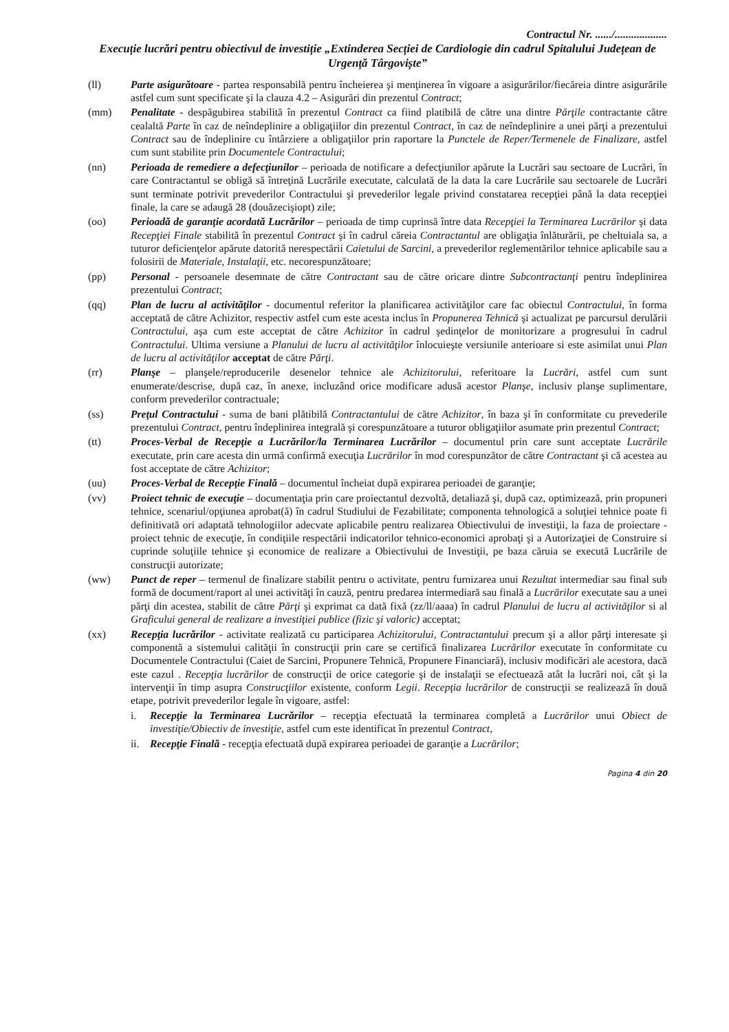Contractul Nr. ....../...................
Execuție lucrări pentru obiectivul de investiție „Extinderea Secției de Cardiologie din cadrul Spitalului Județean de Urgență Târgoviște”
(ll) Parte asigurătoare - partea responsabilă pentru încheierea şi menţinerea în vigoare a asigurărilor/fiecăreia dintre asigurările astfel cum sunt specificate şi la clauza 4.2 – Asigurări din prezentul Contract;
(mm) Penalitate - despăgubirea stabilită în prezentul Contract ca fiind platibilă de către una dintre Părţile contractante către cealaltă Parte în caz de neîndeplinire a obligaţiilor din prezentul Contract, în caz de neîndeplinire a unei părţi a prezentului Contract sau de îndeplinire cu întârziere a obligaţiilor prin raportare la Punctele de Reper/Termenele de Finalizare, astfel cum sunt stabilite prin Documentele Contractului;
(nn) Perioada de remediere a defecţiunilor – perioada de notificare a defecţiunilor apărute la Lucrări sau sectoare de Lucrări, în care Contractantul se obligă să întreţină Lucrările executate, calculată de la data la care Lucrările sau sectoarele de Lucrări sunt terminate potrivit prevederilor Contractului şi prevederilor legale privind constatarea recepţiei până la data recepţiei finale, la care se adaugă 28 (douăzecişiopt) zile;
(oo) Perioadă de garanţie acordată Lucrărilor – perioada de timp cuprinsă între data Recepţiei la Terminarea Lucrărilor şi data Recepţiei Finale stabilită în prezentul Contract şi în cadrul căreia Contractantul are obligaţia înlăturării, pe cheltuiala sa, a tuturor deficienţelor apărute datorită nerespectării Caietului de Sarcini, a prevederilor reglementărilor tehnice aplicabile sau a folosirii de Materiale, Instalaţii, etc. necorespunzătoare;
(pp) Personal - persoanele desemnate de către Contractant sau de către oricare dintre Subcontractanţi pentru îndeplinirea prezentului Contract;
(qq) Plan de lucru al activităţilor - documentul referitor la planificarea activităţilor care fac obiectul Contractului, în forma acceptată de către Achizitor, respectiv astfel cum este acesta inclus în Propunerea Tehnică şi actualizat pe parcursul derulării Contractului, aşa cum este acceptat de către Achizitor în cadrul şedinţelor de monitorizare a progresului în cadrul Contractului. Ultima versiune a Planului de lucru al activităţilor înlocuieşte versiunile anterioare si este asimilat unui Plan de lucru al activităţilor acceptat de către Părţi.
(rr) Planşe – planşele/reproducerile desenelor tehnice ale Achizitorului, referitoare la Lucrări, astfel cum sunt enumerate/descrise, după caz, în anexe, incluzând orice modificare adusă acestor Planşe, inclusiv planşe suplimentare, conform prevederilor contractuale;
(ss) Preţul Contractului - suma de bani plătibilă Contractantului de către Achizitor, în baza şi în conformitate cu prevederile prezentului Contract, pentru îndeplinirea integrală şi corespunzătoare a tuturor obligaţiilor asumate prin prezentul Contract;
(tt) Proces-Verbal de Recepţie a Lucrărilor/la Terminarea Lucrărilor – documentul prin care sunt acceptate Lucrările executate, prin care acesta din urmă confirmă execuţia Lucrărilor în mod corespunzător de către Contractant şi că acestea au fost acceptate de către Achizitor;
(uu) Proces-Verbal de Recepţie Finală – documentul încheiat după expirarea perioadei de garanţie;
(vv) Proiect tehnic de execuţie – documentaţia prin care proiectantul dezvoltă, detaliază şi, după caz, optimizează, prin propuneri tehnice, scenariul/opţiunea aprobat(ă) în cadrul Studiului de Fezabilitate; componenta tehnologică a soluţiei tehnice poate fi definitivată ori adaptată tehnologiilor adecvate aplicabile pentru realizarea Obiectivului de investiţii, la faza de proiectare - proiect tehnic de execuţie, în condiţiile respectării indicatorilor tehnico-economici aprobaţi şi a Autorizaţiei de Construire si cuprinde soluţiile tehnice şi economice de realizare a Obiectivului de Investiţii, pe baza căruia se execută Lucrările de construcţii autorizate;
(ww) Punct de reper – termenul de finalizare stabilit pentru o activitate, pentru furnizarea unui Rezultat intermediar sau final sub formă de document/raport al unei activităţi în cauză, pentru predarea intermediară sau finală a Lucrărilor executate sau a unei părţi din acestea, stabilit de către Părţi şi exprimat ca dată fixă (zz/ll/aaaa) în cadrul Planului de lucru al activităţilor si al Graficului general de realizare a investiţiei publice (fizic şi valoric) acceptat;
(xx) Recepţia lucrărilor - activitate realizată cu participarea Achizitorului, Contractantului precum şi a allor părţi interesate şi componentă a sistemului calităţii în construcţii prin care se certifică finalizarea Lucrărilor executate în conformitate cu Documentele Contractului (Caiet de Sarcini, Propunere Tehnică, Propunere Financiară), inclusiv modificări ale acestora, dacă este cazul . Recepţia lucrărilor de construcţii de orice categorie şi de instalaţii se efectuează atât la lucrări noi, cât şi la intervenţii în timp asupra Construcţiilor existente, conform Legii. Recepţia lucrărilor de construcţii se realizează în două etape, potrivit prevederilor legale în vigoare, astfel:
i. Recepţie la Terminarea Lucrărilor – recepţia efectuată la terminarea completă a Lucrărilor unui Obiect de investiţie/Obiectiv de investiţie, astfel cum este identificat în prezentul Contract,
ii. Recepţie Finală - recepţia efectuată după expirarea perioadei de garanţie a Lucrărilor;
Pagina 4 din 20